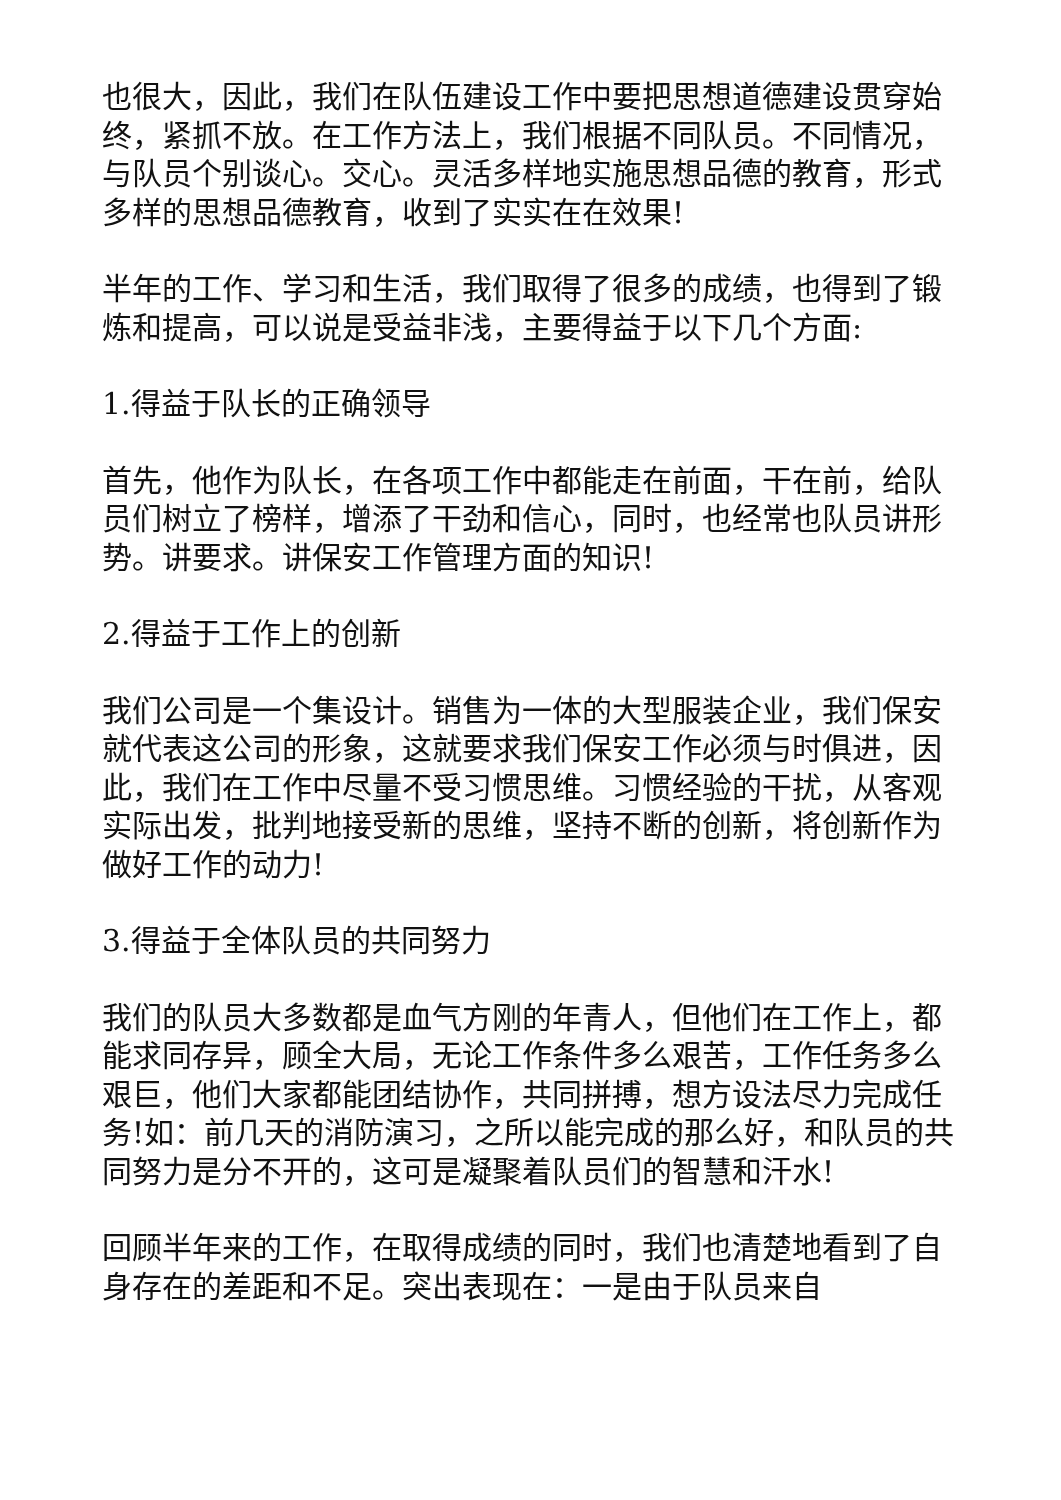也很大，因此，我们在队伍建设工作中要把思想道德建设贯穿始终，紧抓不放。在工作方法上，我们根据不同队员。不同情况，与队员个别谈心。交心。灵活多样地实施思想品德的教育，形式多样的思想品德教育，收到了实实在在效果!
半年的工作、学习和生活，我们取得了很多的成绩，也得到了锻炼和提高，可以说是受益非浅，主要得益于以下几个方面:
1.得益于队长的正确领导
首先，他作为队长，在各项工作中都能走在前面，干在前，给队员们树立了榜样，增添了干劲和信心，同时，也经常也队员讲形势。讲要求。讲保安工作管理方面的知识!
2.得益于工作上的创新
我们公司是一个集设计。销售为一体的大型服装企业，我们保安就代表这公司的形象，这就要求我们保安工作必须与时俱进，因此，我们在工作中尽量不受习惯思维。习惯经验的干扰，从客观实际出发，批判地接受新的思维，坚持不断的创新，将创新作为做好工作的动力!
3.得益于全体队员的共同努力
我们的队员大多数都是血气方刚的年青人，但他们在工作上，都能求同存异，顾全大局，无论工作条件多么艰苦，工作任务多么艰巨，他们大家都能团结协作，共同拼搏，想方设法尽力完成任务!如：前几天的消防演习，之所以能完成的那么好，和队员的共同努力是分不开的，这可是凝聚着队员们的智慧和汗水!
回顾半年来的工作，在取得成绩的同时，我们也清楚地看到了自身存在的差距和不足。突出表现在：一是由于队员来自